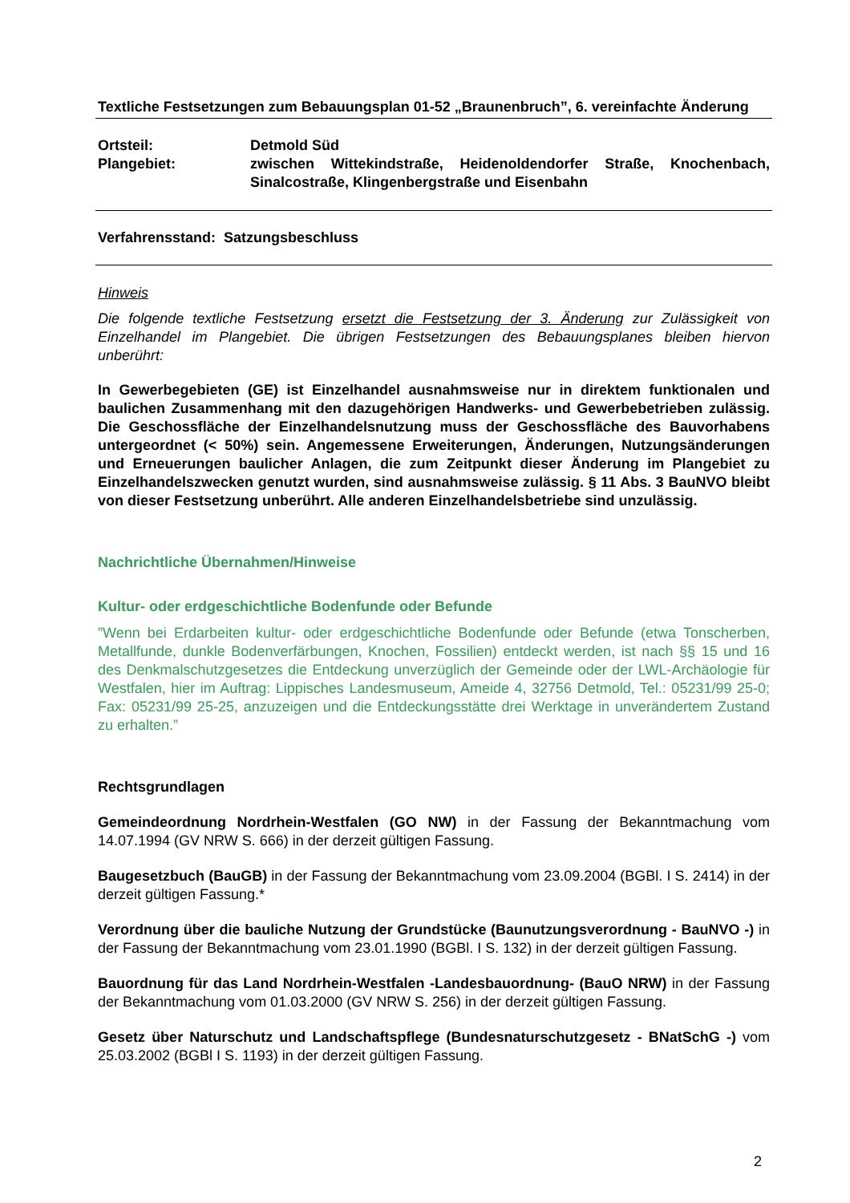Textliche Festsetzungen zum Bebauungsplan 01-52 „Braunenbruch”, 6. vereinfachte Änderung
Ortsteil: Detmold Süd
Plangebiet: zwischen Wittekindstraße, Heidenoldendorfer Straße, Knochenbach, Sinalcostraße, Klingenbergstraße und Eisenbahn
Verfahrensstand: Satzungsbeschluss
Hinweis
Die folgende textliche Festsetzung ersetzt die Festsetzung der 3. Änderung zur Zulässigkeit von Einzelhandel im Plangebiet. Die übrigen Festsetzungen des Bebauungsplanes bleiben hiervon unberührt:
In Gewerbegebieten (GE) ist Einzelhandel ausnahmsweise nur in direktem funktionalen und baulichen Zusammenhang mit den dazugehörigen Handwerks- und Gewerbebetrieben zulässig. Die Geschossfläche der Einzelhandelsnutzung muss der Geschossfläche des Bauvorhabens untergeordnet (< 50%) sein. Angemessene Erweiterungen, Änderungen, Nutzungsänderungen und Erneuerungen baulicher Anlagen, die zum Zeitpunkt dieser Änderung im Plangebiet zu Einzelhandelszwecken genutzt wurden, sind ausnahmsweise zulässig. § 11 Abs. 3 BauNVO bleibt von dieser Festsetzung unberührt. Alle anderen Einzelhandelsbetriebe sind unzulässig.
Nachrichtliche Übernahmen/Hinweise
Kultur- oder erdgeschichtliche Bodenfunde oder Befunde
”Wenn bei Erdarbeiten kultur- oder erdgeschichtliche Bodenfunde oder Befunde (etwa Tonscherben, Metallfunde, dunkle Bodenverfärbungen, Knochen, Fossilien) entdeckt werden, ist nach §§ 15 und 16 des Denkmalschutzgesetzes die Entdeckung unverzüglich der Gemeinde oder der LWL-Archäologie für Westfalen, hier im Auftrag: Lippisches Landesmuseum, Ameide 4, 32756 Detmold, Tel.: 05231/99 25-0; Fax: 05231/99 25-25, anzuzeigen und die Entdeckungsstätte drei Werktage in unverändertem Zustand zu erhalten.”
Rechtsgrundlagen
Gemeindeordnung Nordrhein-Westfalen (GO NW) in der Fassung der Bekanntmachung vom 14.07.1994 (GV NRW S. 666) in der derzeit gültigen Fassung.
Baugesetzbuch (BauGB) in der Fassung der Bekanntmachung vom 23.09.2004 (BGBl. I S. 2414) in der derzeit gültigen Fassung.*
Verordnung über die bauliche Nutzung der Grundstücke (Baunutzungsverordnung - BauNVO -) in der Fassung der Bekanntmachung vom 23.01.1990 (BGBl. I S. 132) in der derzeit gültigen Fassung.
Bauordnung für das Land Nordrhein-Westfalen -Landesbauordnung- (BauO NRW) in der Fassung der Bekanntmachung vom 01.03.2000 (GV NRW S. 256) in der derzeit gültigen Fassung.
Gesetz über Naturschutz und Landschaftspflege (Bundesnaturschutzgesetz - BNatSchG -) vom 25.03.2002 (BGBl I S. 1193) in der derzeit gültigen Fassung.
2